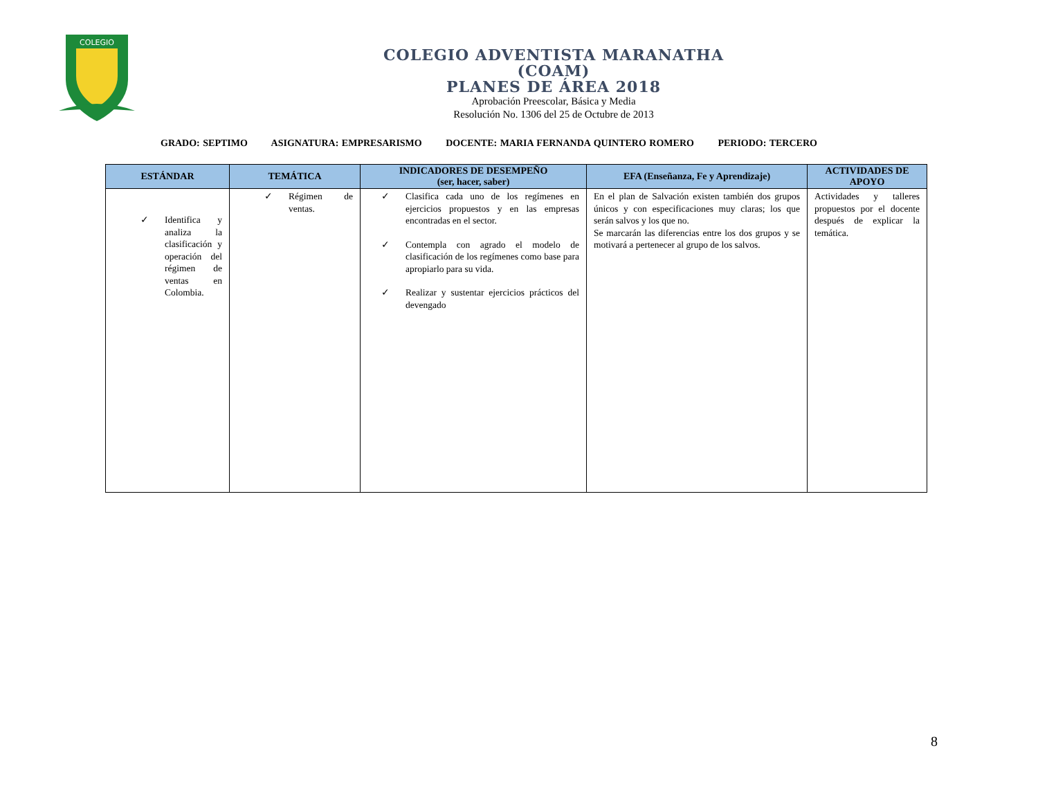COLEGIO
COLEGIO ADVENTISTA MARANATHA
(COAM)
PLANES DE ÁREA 2018
Aprobación Preescolar, Básica y Media
Resolución No. 1306 del 25 de Octubre de 2013
GRADO: SEPTIMO ASIGNATURA: EMPRESARISMO DOCENTE: MARIA FERNANDA QUINTERO ROMERO PERIODO: TERCERO
| ESTÁNDAR | TEMÁTICA | INDICADORES DE DESEMPEÑO (ser, hacer, saber) | EFA (Enseñanza, Fe y Aprendizaje) | ACTIVIDADES DE APOYO |
| --- | --- | --- | --- | --- |
| ✓ Identifica y analiza la clasificación y operación del régimen de ventas en Colombia. | ✓ Régimen de ventas. | ✓ Clasifica cada uno de los regímenes en ejercicios propuestos y en las empresas encontradas en el sector. ✓ Contempla con agrado el modelo de clasificación de los regímenes como base para apropiarlo para su vida. ✓ Realizar y sustentar ejercicios prácticos del devengado | En el plan de Salvación existen también dos grupos únicos y con especificaciones muy claras; los que serán salvos y los que no. Se marcarán las diferencias entre los dos grupos y se motivará a pertenecer al grupo de los salvos. | Actividades y talleres propuestos por el docente después de explicar la temática. |
8